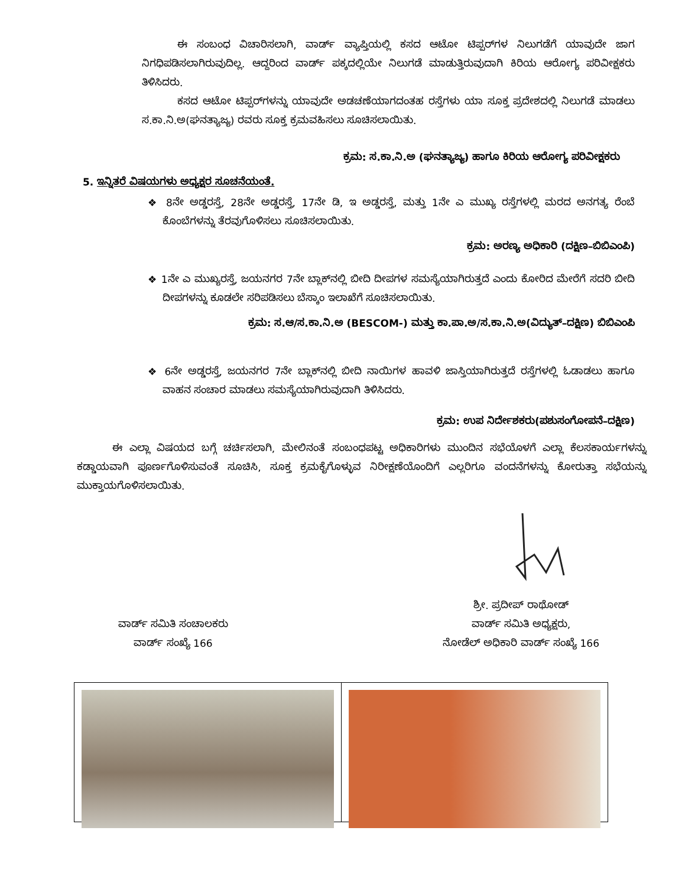ಈ ಸಂಬಂಧ ವಿಚಾರಿಸಲಾಗಿ, ವಾರ್ಡ್ ವ್ಯಾಪ್ತಿಯಲ್ಲಿ ಕಸದ ಆಟೋ ಟಿಪ್ಪರ್‌ಗಳ ನಿಲುಗಡೆಗೆ ಯಾವುದೇ ಜಾಗ ನಿಗಧಿಪಡಿಸಲಾಗಿರುವುದಿಲ್ಲ. ಆದ್ದರಿಂದ ವಾರ್ಡ್ ಪಕ್ಕದಲ್ಲಿಯೇ ನಿಲುಗಡೆ ಮಾಡುತ್ತಿರುವುದಾಗಿ ಕಿರಿಯ ಆರೋಗ್ಯ ಪರಿವೀಕ್ಷಕರು ತಿಳಿಸಿದರು.
ಕಸದ ಆಟೋ ಟಿಪ್ಪರ್‌ಗಳನ್ನು ಯಾವುದೇ ಅಡಚಣೆಯಾಗದಂತಹ ರಸ್ತೆಗಳು ಯಾ ಸೂಕ್ತ ಪ್ರದೇಶದಲ್ಲಿ ನಿಲುಗಡೆ ಮಾಡಲು ಸ.ಕಾ.ನಿ.ಅ(ಘನತ್ಯಾಜ್ಯ) ರವರು ಸೂಕ್ತ ಕ್ರಮವಹಿಸಲು ಸೂಚಿಸಲಾಯಿತು.
ಕ್ರಮ: ಸ.ಕಾ.ನಿ.ಅ (ಘನತ್ಯಾಜ್ಯ) ಹಾಗೂ ಕಿರಿಯ ಆರೋಗ್ಯ ಪರಿವೀಕ್ಷಕರು
5. ಇನ್ನಿತರೆ ವಿಷಯಗಳು ಅಧ್ಯಕ್ಷರ ಸೂಚನೆಯಂತೆ.
❖ 8ನೇ ಅಡ್ಡರಸ್ತೆ, 28ನೇ ಅಡ್ಡರಸ್ತೆ, 17ನೇ ಡಿ, ಇ ಅಡ್ಡರಸ್ತೆ, ಮತ್ತು 1ನೇ ಎ ಮುಖ್ಯ ರಸ್ತೆಗಳಲ್ಲಿ ಮರದ ಅನಗತ್ಯ ರೆಂಬೆ ಕೊಂಬೆಗಳನ್ನು ತೆರವುಗೊಳಿಸಲು ಸೂಚಿಸಲಾಯಿತು.
ಕ್ರಮ: ಅರಣ್ಯ ಅಧಿಕಾರಿ (ದಕ್ಷಿಣ–ಬಿಬಿಎಂಪಿ)
❖ 1ನೇ ಎ ಮುಖ್ಯರಸ್ತೆ, ಜಯನಗರ 7ನೇ ಬ್ಲಾಕ್‌ನಲ್ಲಿ ಬೀದಿ ದೀಪಗಳ ಸಮಸ್ಯೆಯಾಗಿರುತ್ತದೆ ಎಂದು ಕೋರಿದ ಮೇರೆಗೆ ಸದರಿ ಬೀದಿ ದೀಪಗಳನ್ನು ಕೂಡಲೇ ಸರಿಪಡಿಸಲು ಬೆಸ್ಕಾಂ ಇಲಾಖೆಗೆ ಸೂಚಿಸಲಾಯಿತು.
ಕ್ರಮ: ಸ.ಆ/ಸ.ಕಾ.ನಿ.ಅ (BESCOM-) ಮತ್ತು ಕಾ.ಪಾ.ಅ/ಸ.ಕಾ.ನಿ.ಅ(ವಿದ್ಯುತ್–ದಕ್ಷಿಣ) ಬಿಬಿಎಂಪಿ
❖ 6ನೇ ಅಡ್ಡರಸ್ತೆ, ಜಯನಗರ 7ನೇ ಬ್ಲಾಕ್‌ನಲ್ಲಿ ಬೀದಿ ನಾಯಿಗಳ ಹಾವಳಿ ಜಾಸ್ತಿಯಾಗಿರುತ್ತದೆ ರಸ್ತೆಗಳಲ್ಲಿ ಓಡಾಡಲು ಹಾಗೂ ವಾಹನ ಸಂಚಾರ ಮಾಡಲು ಸಮಸ್ಯೆಯಾಗಿರುವುದಾಗಿ ತಿಳಿಸಿದರು.
ಕ್ರಮ: ಉಪ ನಿರ್ದೇಶಕರು(ಪಶುಸಂಗೋಪನೆ–ದಕ್ಷಿಣ)
ಈ ಎಲ್ಲಾ ವಿಷಯದ ಬಗ್ಗೆ ಚರ್ಚಿಸಲಾಗಿ, ಮೇಲಿನಂತೆ ಸಂಬಂಧಪಟ್ಟ ಅಧಿಕಾರಿಗಳು ಮುಂದಿನ ಸಭೆಯೊಳಗೆ ಎಲ್ಲಾ ಕೆಲಸಕಾರ್ಯಗಳನ್ನು ಕಡ್ಡಾಯವಾಗಿ ಪೂರ್ಣಗೊಳಿಸುವಂತೆ ಸೂಚಿಸಿ, ಸೂಕ್ತ ಕ್ರಮಕೈಗೊಳ್ಳುವ ನಿರೀಕ್ಷಣೆಯೊಂದಿಗೆ ಎಲ್ಲರಿಗೂ ವಂದನೆಗಳನ್ನು ಕೋರುತ್ತಾ ಸಭೆಯನ್ನು ಮುಕ್ತಾಯಗೊಳಿಸಲಾಯಿತು.
ವಾರ್ಡ್ ಸಮಿತಿ ಸಂಚಾಲಕರು
ವಾರ್ಡ್ ಸಂಖ್ಯೆ 166
ಶ್ರೀ. ಪ್ರದೀಪ್ ರಾಥೋಡ್
ವಾರ್ಡ್ ಸಮಿತಿ ಅಧ್ಯಕ್ಷರು,
ನೋಡೆಲ್ ಅಧಿಕಾರಿ ವಾರ್ಡ್ ಸಂಖ್ಯೆ 166